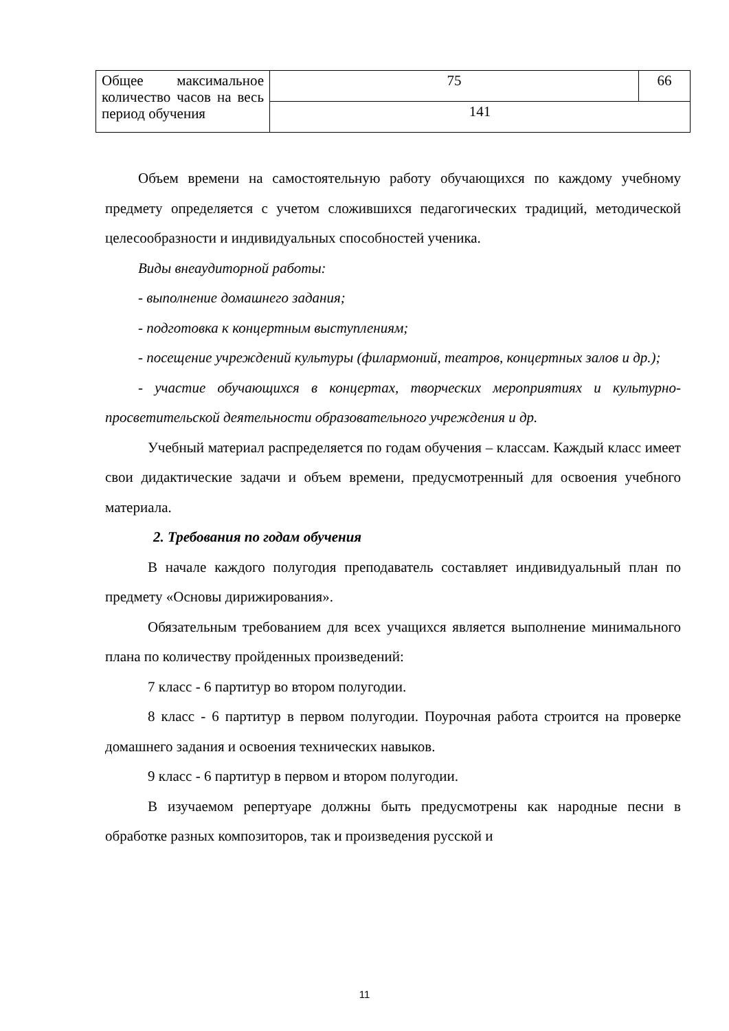| Общее максимальное количество часов на весь период обучения | 75 | 66 |
| | 141 | |
Объем времени на самостоятельную работу обучающихся по каждому учебному предмету определяется с учетом сложившихся педагогических традиций, методической целесообразности и индивидуальных способностей ученика.
Виды внеаудиторной работы:
- выполнение домашнего задания;
- подготовка к концертным выступлениям;
- посещение учреждений культуры (филармоний, театров, концертных залов и др.);
- участие обучающихся в концертах, творческих мероприятиях и культурно-просветительской деятельности образовательного учреждения и др.
Учебный материал распределяется по годам обучения – классам. Каждый класс имеет свои дидактические задачи и объем времени, предусмотренный для освоения учебного материала.
2. Требования по годам обучения
В начале каждого полугодия преподаватель составляет индивидуальный план по предмету «Основы дирижирования».
Обязательным требованием для всех учащихся является выполнение минимального плана по количеству пройденных произведений:
7 класс - 6 партитур во втором полугодии.
8 класс - 6 партитур в первом полугодии. Поурочная работа строится на проверке домашнего задания и освоения технических навыков.
9 класс - 6 партитур в первом и втором полугодии.
В изучаемом репертуаре должны быть предусмотрены как народные песни в обработке разных композиторов, так и произведения русской и
11